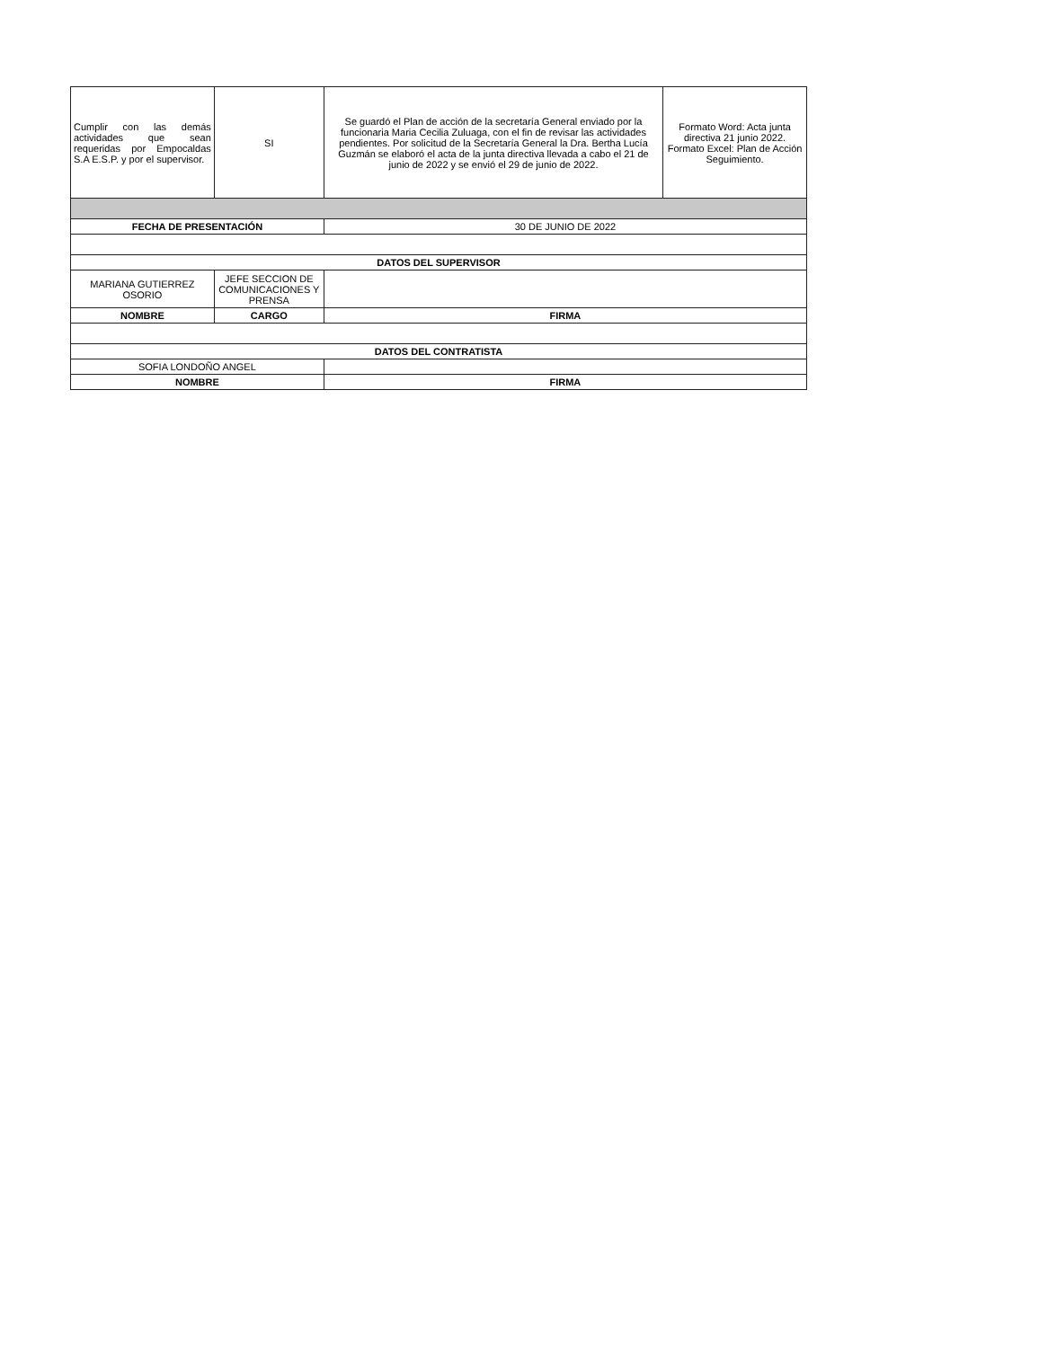| Cumplir con las demás actividades que sean requeridas por Empocaldas S.A E.S.P. y por el supervisor. | SI | Se guardó el Plan de acción de la secretaría General enviado por la funcionaria Maria Cecilia Zuluaga, con el fin de revisar las actividades pendientes. Por solicitud de la Secretaría General la Dra. Bertha Lucía Guzmán se elaboró el acta de la junta directiva llevada a cabo el 21 de junio de 2022 y se envió el 29 de junio de 2022. | Formato Word: Acta junta directiva 21 junio 2022. Formato Excel: Plan de Acción Seguimiento. |
| FECHA DE PRESENTACIÓN | | 30 DE JUNIO DE 2022 | |
| DATOS DEL SUPERVISOR | | | |
| MARIANA GUTIERREZ OSORIO | JEFE SECCION DE COMUNICACIONES Y PRENSA | | |
| NOMBRE | CARGO | FIRMA | |
| DATOS DEL CONTRATISTA | | | |
| SOFIA LONDOÑO ANGEL | | | |
| NOMBRE | | FIRMA | |